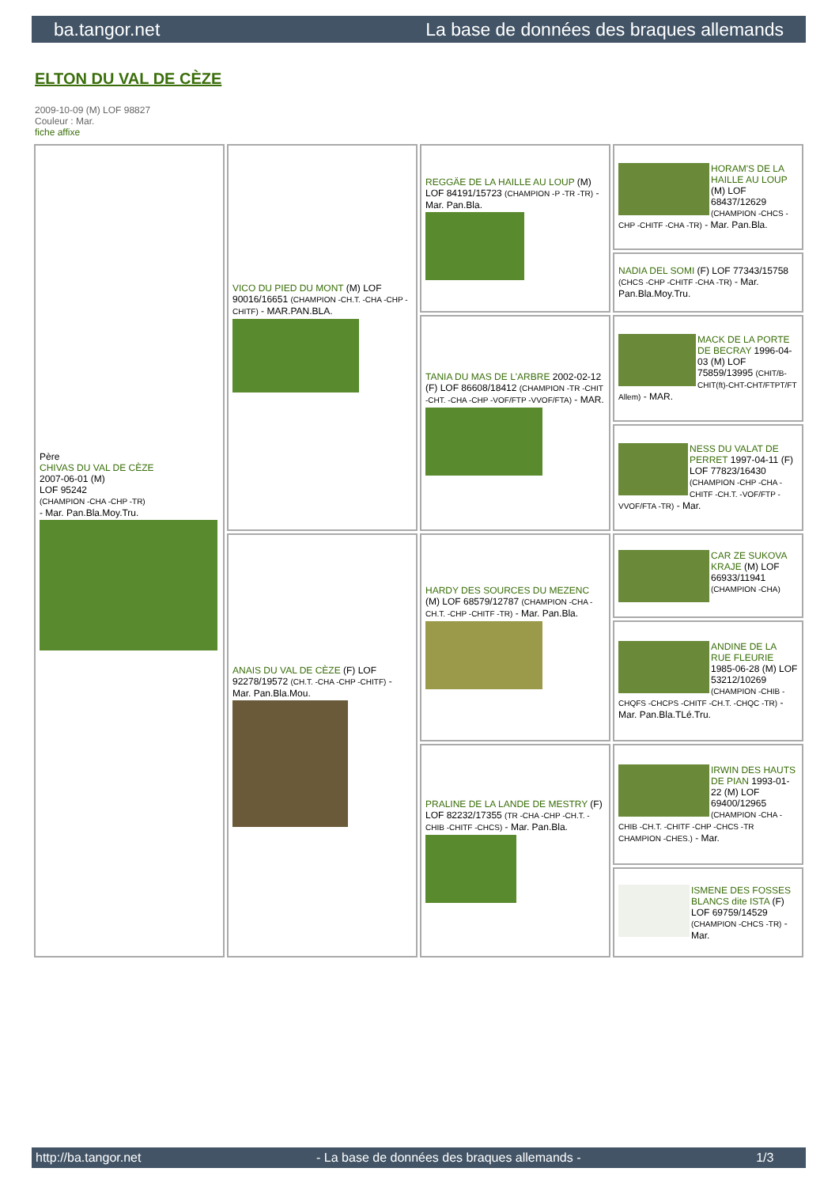ba.tangor.net La base de données des braques allemands
ELTON DU VAL DE CÈZE
2009-10-09 (M) LOF 98827
Couleur : Mar.
fiche affixe
| Père CHIVAS DU VAL DE CÈZE 2007-06-01 (M) LOF 95242 (CHAMPION -CHA -CHP -TR) - Mar. Pan.Bla.Moy.Tru. | VICO DU PIED DU MONT (M) LOF 90016/16651 (CHAMPION -CH.T. -CHA -CHP -CHITF) - MAR.PAN.BLA. | REGGÄE DE LA HAILLE AU LOUP (M) LOF 84191/15723 (CHAMPION -P -TR -TR) - Mar. Pan.Bla. | HORAM'S DE LA HAILLE AU LOUP (M) LOF 68437/12629 (CHAMPION -CHCS -CHP -CHITF -CHA -TR) - Mar. Pan.Bla. |
| | | | NADIA DEL SOMI (F) LOF 77343/15758 (CHCS -CHP -CHITF -CHA -TR) - Mar. Pan.Bla.Moy.Tru. |
| | | TANIA DU MAS DE L'ARBRE 2002-02-12 (F) LOF 86608/18412 (CHAMPION -TR -CHIT -CHT. -CHA -CHP -VOF/FTP -VVOF/FTA) - MAR. | MACK DE LA PORTE DE BECRAY 1996-04-03 (M) LOF 75859/13995 (CHIT/B-CHIT(ft)-CHT-CHT/FTPT/FT Allem) - MAR. |
| | | | NESS DU VALAT DE PERRET 1997-04-11 (F) LOF 77823/16430 (CHAMPION -CHP -CHA -CHITF -CH.T. -VOF/FTP -VVOF/FTA -TR) - Mar. |
| | ANAIS DU VAL DE CÈZE (F) LOF 92278/19572 (CH.T. -CHA -CHP -CHITF) - Mar. Pan.Bla.Mou. | HARDY DES SOURCES DU MEZENC (M) LOF 68579/12787 (CHAMPION -CHA -CH.T. -CHP -CHITF -TR) - Mar. Pan.Bla. | CAR ZE SUKOVA KRAJE (M) LOF 66933/11941 (CHAMPION -CHA) |
| | | | ANDINE DE LA RUE FLEURIE 1985-06-28 (M) LOF 53212/10269 (CHAMPION -CHIB -CHQFS -CHCPS -CHITF -CH.T. -CHQC -TR) - Mar. Pan.Bla.TLé.Tru. |
| | | PRALINE DE LA LANDE DE MESTRY (F) LOF 82232/17355 (TR -CHA -CHP -CH.T. -CHIB -CHITF -CHCS) - Mar. Pan.Bla. | IRWIN DES HAUTS DE PIAN 1993-01-22 (M) LOF 69400/12965 (CHAMPION -CHA -CHIB -CH.T. -CHITF -CHP -CHCS -TR CHAMPION -CHES.) - Mar. |
| | | | ISMENE DES FOSSES BLANCS dite ISTA (F) LOF 69759/14529 (CHAMPION -CHCS -TR) - Mar. |
http://ba.tangor.net - La base de données des braques allemands - 1/3